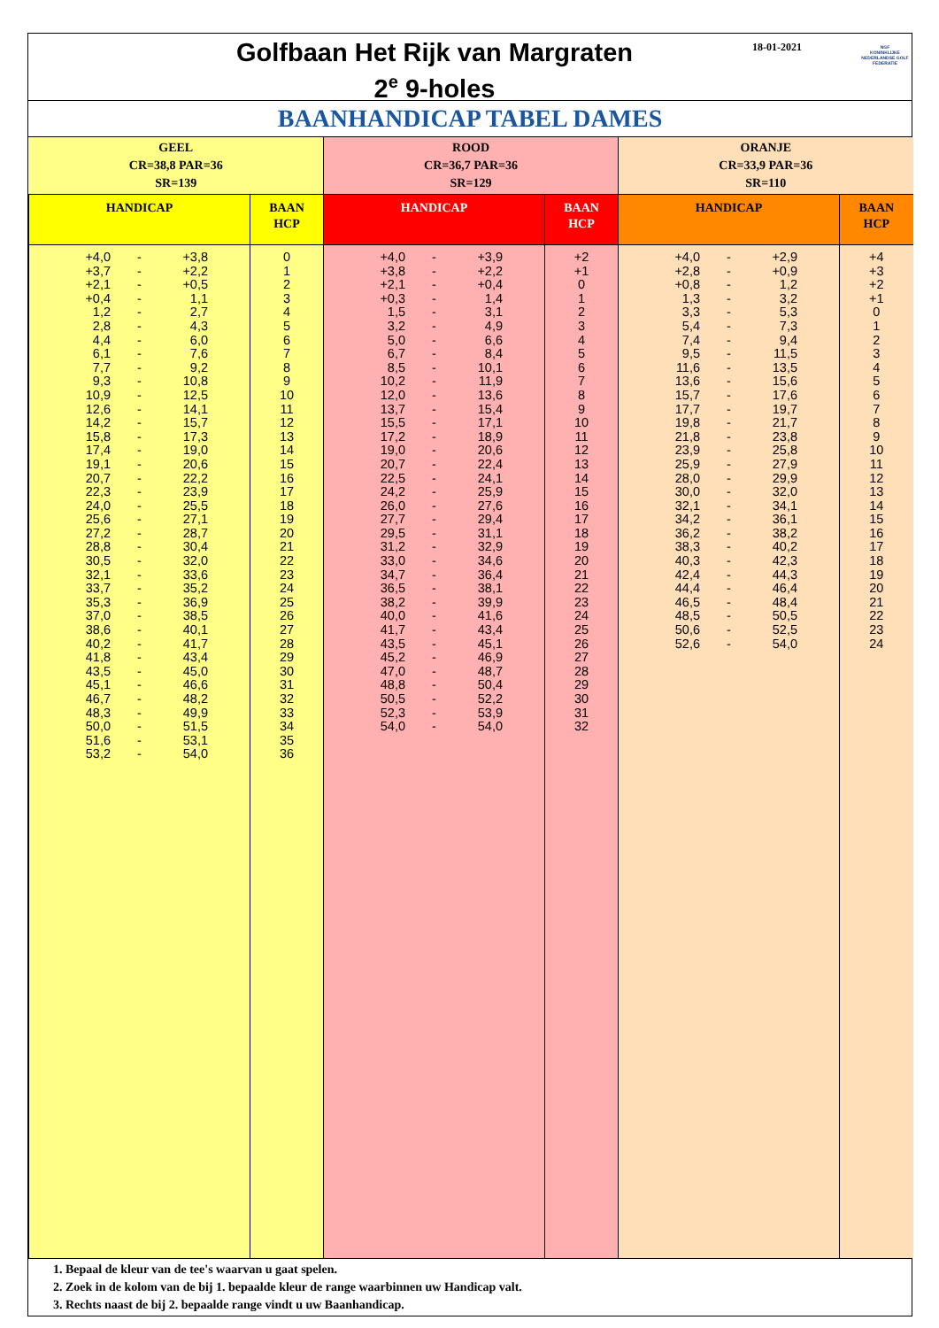Golfbaan Het Rijk van Margraten
2<sup>e</sup> 9-holes
18-01-2021
NGF
KONINKLIJKE NEDERLANDSE GOLF FEDERATIE
BAANHANDICAP TABEL DAMES
| GEEL CR=38,8 PAR=36 SR=139 | | ROOD CR=36,7 PAR=36 SR=129 | | ORANJE CR=33,9 PAR=36 SR=110 | |
| --- | --- | --- | --- | --- | --- |
| HANDICAP | BAAN HCP | HANDICAP | BAAN HCP | HANDICAP | BAAN HCP |
| +4,0 - +3,8 +3,7 - +2,2 +2,1 - +0,5 +0,4 - 1,1 1,2 - 2,7 2,8 - 4,3 4,4 - 6,0 6,1 - 7,6 7,7 - 9,2 9,3 - 10,8 10,9 - 12,5 12,6 - 14,1 14,2 - 15,7 15,8 - 17,3 17,4 - 19,0 19,1 - 20,6 20,7 - 22,2 22,3 - 23,9 24,0 - 25,5 25,6 - 27,1 27,2 - 28,7 28,8 - 30,4 30,5 - 32,0 32,1 - 33,6 33,7 - 35,2 35,3 - 36,9 37,0 - 38,5 38,6 - 40,1 40,2 - 41,7 41,8 - 43,4 43,5 - 45,0 45,1 - 46,6 46,7 - 48,2 48,3 - 49,9 50,0 - 51,5 51,6 - 53,1 53,2 - 54,0 | 0 1 2 3 4 5 6 7 8 9 10 11 12 13 14 15 16 17 18 19 20 21 22 23 24 25 26 27 28 29 30 31 32 33 34 35 36 | +4,0 - +3,9 +3,8 - +2,2 +2,1 - +0,4 +0,3 - 1,4 1,5 - 3,1 3,2 - 4,9 5,0 - 6,6 6,7 - 8,4 8,5 - 10,1 10,2 - 11,9 12,0 - 13,6 13,7 - 15,4 15,5 - 17,1 17,2 - 18,9 19,0 - 20,6 20,7 - 22,4 22,5 - 24,1 24,2 - 25,9 26,0 - 27,6 27,7 - 29,4 29,5 - 31,1 31,2 - 32,9 33,0 - 34,6 34,7 - 36,4 36,5 - 38,1 38,2 - 39,9 40,0 - 41,6 41,7 - 43,4 43,5 - 45,1 45,2 - 46,9 47,0 - 48,7 48,8 - 50,4 50,5 - 52,2 52,3 - 53,9 54,0 - 54,0 | +2 +1 0 1 2 3 4 5 6 7 8 9 10 11 12 13 14 15 16 17 18 19 20 21 22 23 24 25 26 27 28 29 30 31 32 | +4,0 - +2,9 +2,8 - +0,9 +0,8 - 1,2 1,3 - 3,2 3,3 - 5,3 5,4 - 7,3 7,4 - 9,4 9,5 - 11,5 11,6 - 13,5 13,6 - 15,6 15,7 - 17,6 17,7 - 19,7 19,8 - 21,7 21,8 - 23,8 23,9 - 25,8 25,9 - 27,9 28,0 - 29,9 30,0 - 32,0 32,1 - 34,1 34,2 - 36,1 36,2 - 38,2 38,3 - 40,2 40,3 - 42,3 42,4 - 44,3 44,4 - 46,4 46,5 - 48,4 48,5 - 50,5 50,6 - 52,5 52,6 - 54,0 | +4 +3 +2 +1 0 1 2 3 4 5 6 7 8 9 10 11 12 13 14 15 16 17 18 19 20 21 22 23 24 |
1. Bepaal de kleur van de tee's waarvan u gaat spelen.
2. Zoek in de kolom van de bij 1. bepaalde kleur de range waarbinnen uw Handicap valt.
3. Rechts naast de bij 2. bepaalde range vindt u uw Baanhandicap.